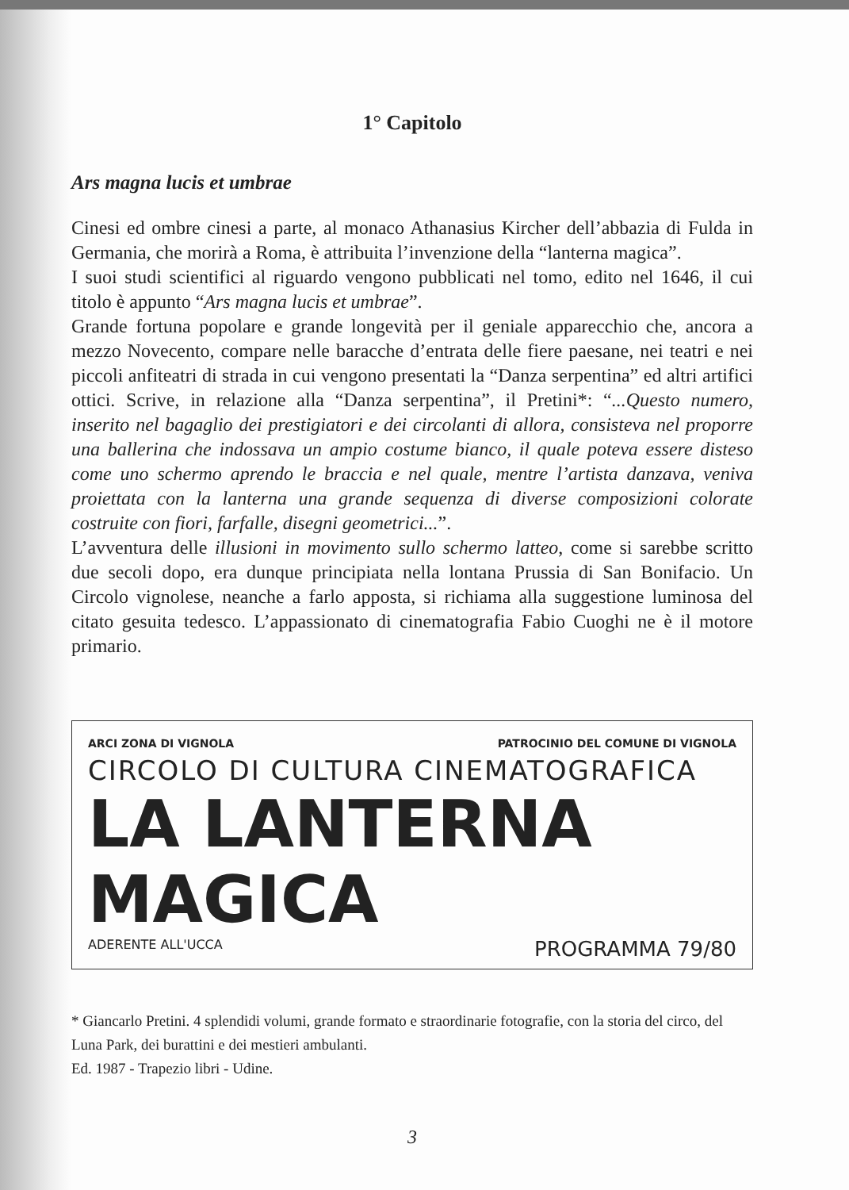1° Capitolo
Ars magna lucis et umbrae
Cinesi ed ombre cinesi a parte, al monaco Athanasius Kircher dell’abbazia di Fulda in Germania, che morirà a Roma, è attribuita l’invenzione della “lanterna magica”.
I suoi studi scientifici al riguardo vengono pubblicati nel tomo, edito nel 1646, il cui titolo è appunto “Ars magna lucis et umbrae”.
Grande fortuna popolare e grande longevità per il geniale apparecchio che, ancora a mezzo Novecento, compare nelle baracche d’entrata delle fiere paesane, nei teatri e nei piccoli anfiteatri di strada in cui vengono presentati la “Danza serpentina” ed altri artifici ottici. Scrive, in relazione alla “Danza serpentina”, il Pretini*: “...Questo numero, inserito nel bagaglio dei prestigiatori e dei circolanti di allora, consisteva nel proporre una ballerina che indossava un ampio costume bianco, il quale poteva essere disteso come uno schermo aprendo le braccia e nel quale, mentre l’artista danzava, veniva proiettata con la lanterna una grande sequenza di diverse composizioni colorate costruite con fiori, farfalle, disegni geometrici...”.
L’avventura delle illusioni in movimento sullo schermo latteo, come si sarebbe scritto due secoli dopo, era dunque principiata nella lontana Prussia di San Bonifacio. Un Circolo vignolese, neanche a farlo apposta, si richiama alla suggestione luminosa del citato gesuita tedesco. L’appassionato di cinematografia Fabio Cuoghi ne è il motore primario.
ARCI ZONA DI VIGNOLA PATROCINIO DEL COMUNE DI VIGNOLA
CIRCOLO DI CULTURA CINEMATOGRAFICA
LA LANTERNA MAGICA
ADERENTE ALL'UCCA PROGRAMMA 79/80
* Giancarlo Pretini. 4 splendidi volumi, grande formato e straordinarie fotografie, con la storia del circo, del Luna Park, dei burattini e dei mestieri ambulanti.
Ed. 1987 - Trapezio libri - Udine.
3